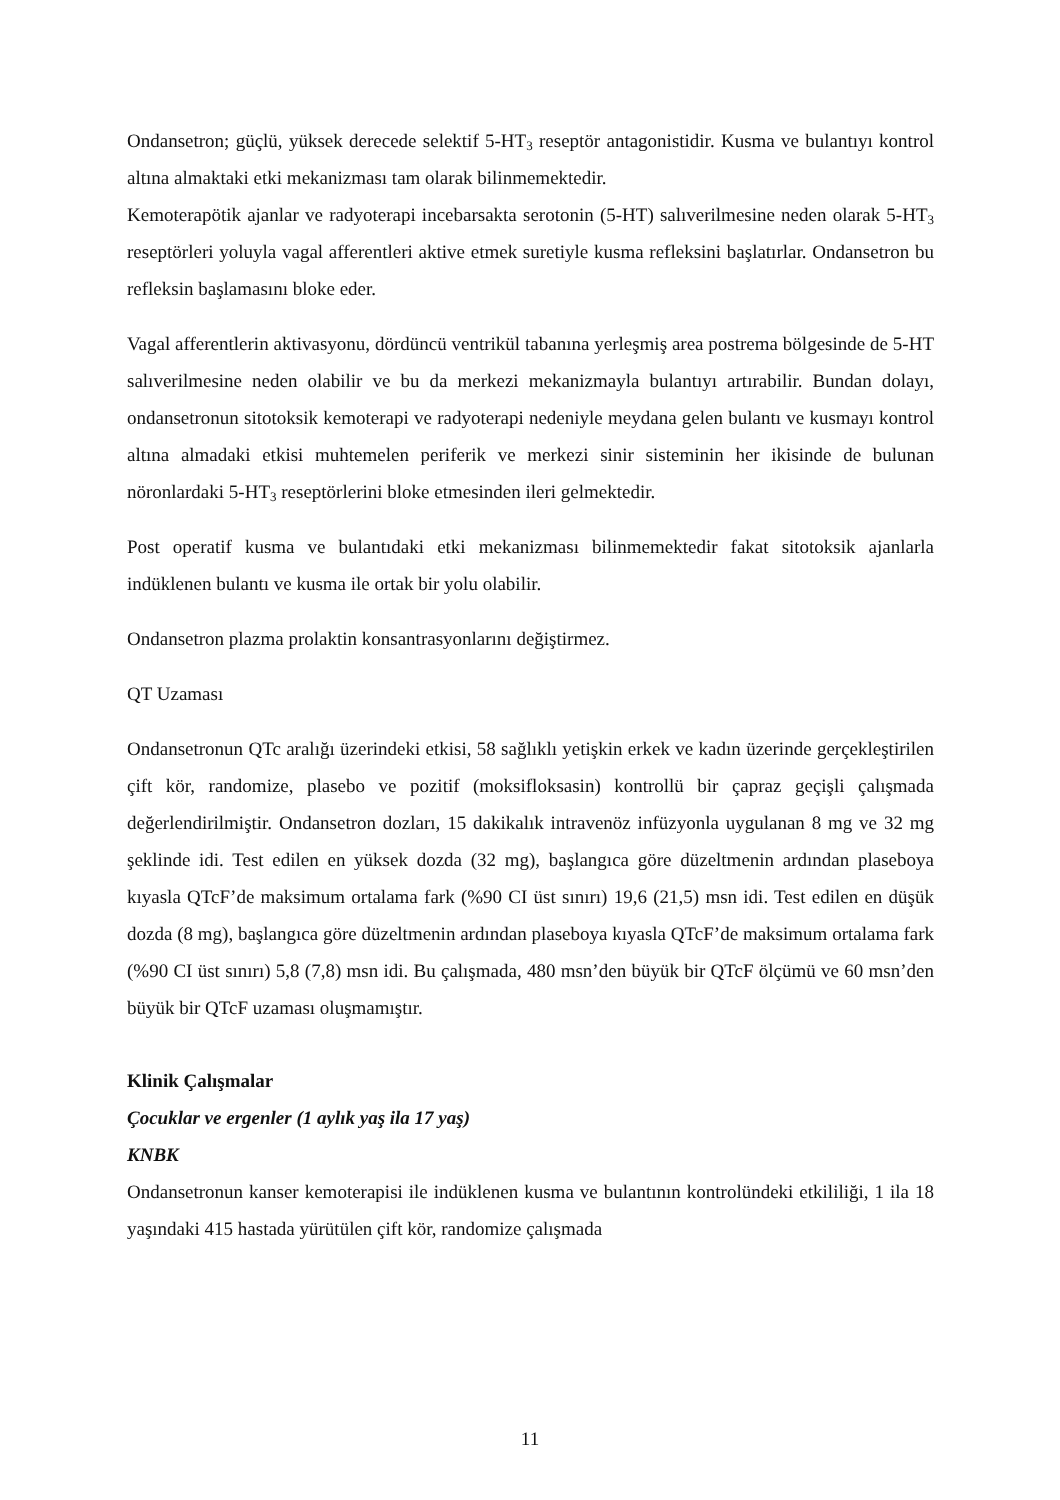Ondansetron; güçlü, yüksek derecede selektif 5-HT<sub>3</sub> reseptör antagonistidir. Kusma ve bulantıyı kontrol altına almaktaki etki mekanizması tam olarak bilinmemektedir.
Kemoterapötik ajanlar ve radyoterapi incebarsakta serotonin (5-HT) salıverilmesine neden olarak 5-HT<sub>3</sub> reseptörleri yoluyla vagal afferentleri aktive etmek suretiyle kusma refleksini başlatırlar. Ondansetron bu refleksin başlamasını bloke eder.
Vagal afferentlerin aktivasyonu, dördüncü ventrikül tabanına yerleşmiş area postrema bölgesinde de 5-HT salıverilmesine neden olabilir ve bu da merkezi mekanizmayla bulantıyı artırabilir. Bundan dolayı, ondansetronun sitotoksik kemoterapi ve radyoterapi nedeniyle meydana gelen bulantı ve kusmayı kontrol altına almadaki etkisi muhtemelen periferik ve merkezi sinir sisteminin her ikisinde de bulunan nöronlardaki 5-HT<sub>3</sub> reseptörlerini bloke etmesinden ileri gelmektedir.
Post operatif kusma ve bulantıdaki etki mekanizması bilinmemektedir fakat sitotoksik ajanlarla indüklenen bulantı ve kusma ile ortak bir yolu olabilir.
Ondansetron plazma prolaktin konsantrasyonlarını değiştirmez.
QT Uzaması
Ondansetronun QTc aralığı üzerindeki etkisi, 58 sağlıklı yetişkin erkek ve kadın üzerinde gerçekleştirilen çift kör, randomize, plasebo ve pozitif (moksifloksasin) kontrollü bir çapraz geçişli çalışmada değerlendirilmiştir. Ondansetron dozları, 15 dakikalık intravenöz infüzyonla uygulanan 8 mg ve 32 mg şeklinde idi. Test edilen en yüksek dozda (32 mg), başlangıca göre düzeltmenin ardından plaseboya kıyasla QTcF’de maksimum ortalama fark (%90 CI üst sınırı) 19,6 (21,5) msn idi. Test edilen en düşük dozda (8 mg), başlangıca göre düzeltmenin ardından plaseboya kıyasla QTcF’de maksimum ortalama fark (%90 CI üst sınırı) 5,8 (7,8) msn idi. Bu çalışmada, 480 msn’den büyük bir QTcF ölçümü ve 60 msn’den büyük bir QTcF uzaması oluşmamıştır.
Klinik Çalışmalar
Çocuklar ve ergenler (1 aylık yaş ila 17 yaş)
KNBK
Ondansetronun kanser kemoterapisi ile indüklenen kusma ve bulantının kontrolündeki etkililiği, 1 ila 18 yaşındaki 415 hastada yürütülen çift kör, randomize çalışmada
11